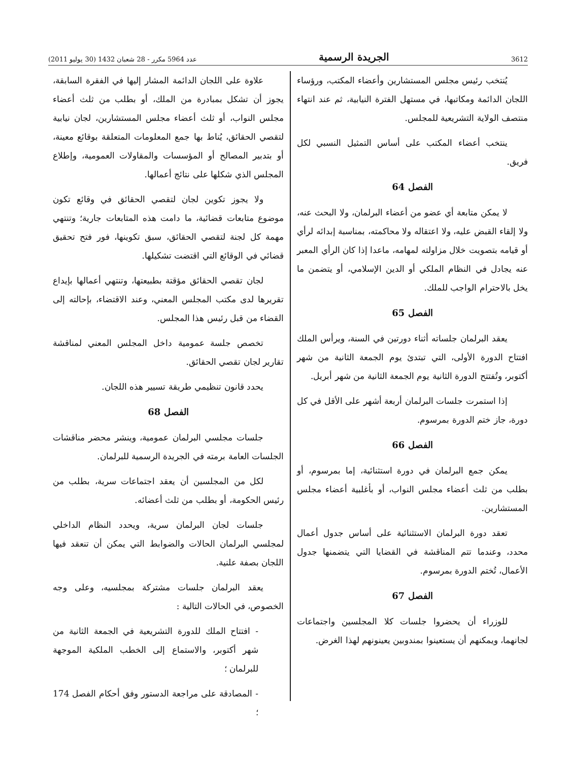3612 الجريدة الرسمية عدد 5964 مكرر - 28 شعبان 1432 (30 يوليو 2011)
يُنتخب رئيس مجلس المستشارين وأعضاء المكتب، ورؤساء اللجان الدائمة ومكاتبها، في مستهل الفترة النيابية، ثم عند انتهاء منتصف الولاية التشريعية للمجلس.
ينتخب أعضاء المكتب على أساس التمثيل النسبي لكل فريق.
الفصل 64
لا يمكن متابعة أي عضو من أعضاء البرلمان، ولا البحث عنه، ولا إلقاء القبض عليه، ولا اعتقاله ولا محاكمته، بمناسبة إبدائه لرأي أو قيامه بتصويت خلال مزاولته لمهامه، ماعدا إذا كان الرأي المعبر عنه يجادل في النظام الملكي أو الدين الإسلامي، أو يتضمن ما يخل بالاحترام الواجب للملك.
الفصل 65
يعقد البرلمان جلساته أثناء دورتين في السنة، ويرأس الملك افتتاح الدورة الأولى، التي تبتدئ يوم الجمعة الثانية من شهر أكتوبر، وتُفتتح الدورة الثانية يوم الجمعة الثانية من شهر أبريل.
إذا استمرت جلسات البرلمان أربعة أشهر على الأقل في كل دورة، جاز ختم الدورة بمرسوم.
الفصل 66
يمكن جمع البرلمان في دورة استثنائية، إما بمرسوم، أو بطلب من ثلث أعضاء مجلس النواب، أو بأغلبية أعضاء مجلس المستشارين.
تعقد دورة البرلمان الاستثنائية على أساس جدول أعمال محدد، وعندما تتم المناقشة في القضايا التي يتضمنها جدول الأعمال، تُختم الدورة بمرسوم.
الفصل 67
للوزراء أن يحضروا جلسات كلا المجلسين واجتماعات لجانهما، ويمكنهم أن يستعينوا بمندوبين يعينونهم لهذا الغرض.
علاوة على اللجان الدائمة المشار إليها في الفقرة السابقة، يجوز أن تشكل بمبادرة من الملك، أو بطلب من ثلث أعضاء مجلس النواب، أو ثلث أعضاء مجلس المستشارين، لجان نيابية لتقصي الحقائق، يُناط بها جمع المعلومات المتعلقة بوقائع معينة، أو بتدبير المصالح أو المؤسسات والمقاولات العمومية، وإطلاع المجلس الذي شكلها على نتائج أعمالها.
ولا يجوز تكوين لجان لتقصي الحقائق في وقائع تكون موضوع متابعات قضائية، ما دامت هذه المتابعات جارية؛ وتنتهي مهمة كل لجنة لتقصي الحقائق، سبق تكوينها، فور فتح تحقيق قضائي في الوقائع التي اقتضت تشكيلها.
لجان تقصي الحقائق مؤقتة بطبيعتها، وتنتهي أعمالها بإيداع تقريرها لدى مكتب المجلس المعني، وعند الاقتضاء، بإحالته إلى القضاء من قبل رئيس هذا المجلس.
تخصص جلسة عمومية داخل المجلس المعني لمناقشة تقارير لجان تقصي الحقائق.
يحدد قانون تنظيمي طريقة تسيير هذه اللجان.
الفصل 68
جلسات مجلسي البرلمان عمومية، وينشر محضر مناقشات الجلسات العامة برمته في الجريدة الرسمية للبرلمان.
لكل من المجلسين أن يعقد اجتماعات سرية، بطلب من رئيس الحكومة، أو بطلب من ثلث أعضائه.
جلسات لجان البرلمان سرية، ويحدد النظام الداخلي لمجلسي البرلمان الحالات والضوابط التي يمكن أن تنعقد فيها اللجان بصفة علنية.
يعقد البرلمان جلسات مشتركة بمجلسيه، وعلى وجه الخصوص، في الحالات التالية :
- افتتاح الملك للدورة التشريعية في الجمعة الثانية من شهر أكتوبر، والاستماع إلى الخطب الملكية الموجهة للبرلمان ؛
- المصادقة على مراجعة الدستور وفق أحكام الفصل 174 ؛